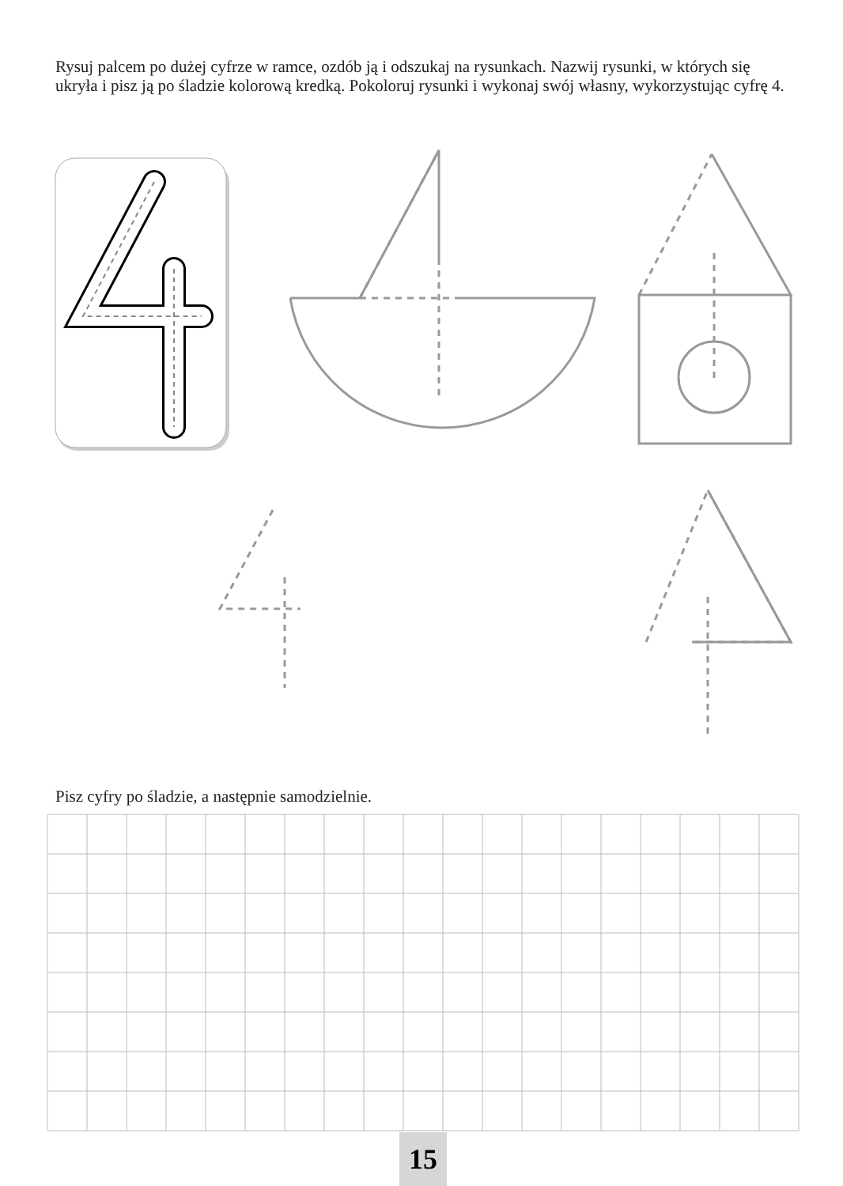Rysuj palcem po dużej cyfrze w ramce, ozdób ją i odszukaj na rysunkach. Nazwij rysunki, w których się ukryła i pisz ją po śladzie kolorową kredką. Pokoloruj rysunki i wykonaj swój własny, wykorzystując cyfrę 4.
Pisz cyfry po śladzie, a następnie samodzielnie.
15